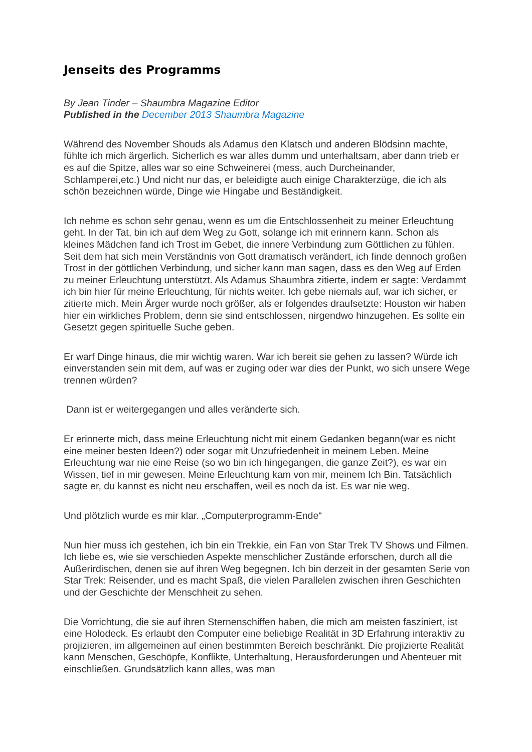Jenseits des Programms
By Jean Tinder – Shaumbra Magazine Editor
Published in the December 2013 Shaumbra Magazine
Während des November Shouds als Adamus den Klatsch und anderen Blödsinn machte, fühlte ich mich ärgerlich. Sicherlich es war alles dumm und unterhaltsam, aber dann trieb er es auf die Spitze, alles war so eine Schweinerei (mess, auch Durcheinander, Schlamperei,etc.) Und nicht nur das, er beleidigte auch einige Charakterzüge, die ich als schön bezeichnen würde, Dinge wie Hingabe und Beständigkeit.
Ich nehme es schon sehr genau, wenn es um die Entschlossenheit zu meiner Erleuchtung geht. In der Tat, bin ich auf dem Weg zu Gott, solange ich mit erinnern kann. Schon als kleines Mädchen fand ich Trost im Gebet, die innere Verbindung zum Göttlichen zu fühlen. Seit dem hat sich mein Verständnis von Gott dramatisch verändert, ich finde dennoch großen Trost in der göttlichen Verbindung, und sicher kann man sagen, dass es den Weg auf Erden zu meiner Erleuchtung unterstützt. Als Adamus Shaumbra zitierte, indem er sagte: Verdammt ich bin hier für meine Erleuchtung, für nichts weiter. Ich gebe niemals auf, war ich sicher, er zitierte mich. Mein Ärger wurde noch größer, als er folgendes draufsetzte: Houston wir haben hier ein wirkliches Problem, denn sie sind entschlossen, nirgendwo hinzugehen. Es sollte ein Gesetzt gegen spirituelle Suche geben.
Er warf Dinge hinaus, die mir wichtig waren. War ich bereit sie gehen zu lassen? Würde ich einverstanden sein mit dem, auf was er zuging oder war dies der Punkt, wo sich unsere Wege trennen würden?
Dann ist er weitergegangen und alles veränderte sich.
Er erinnerte mich, dass meine Erleuchtung nicht mit einem Gedanken begann(war es nicht eine meiner besten Ideen?) oder sogar mit Unzufriedenheit in meinem Leben. Meine Erleuchtung war nie eine Reise (so wo bin ich hingegangen, die ganze Zeit?), es war ein Wissen, tief in mir gewesen. Meine Erleuchtung kam von mir, meinem Ich Bin. Tatsächlich sagte er, du kannst es nicht neu erschaffen, weil es noch da ist. Es war nie weg.
Und plötzlich wurde es mir klar. „Computerprogramm-Ende“
Nun hier muss ich gestehen, ich bin ein Trekkie, ein Fan von Star Trek TV Shows und Filmen. Ich liebe es, wie sie verschieden Aspekte menschlicher Zustände erforschen, durch all die Außerirdischen, denen sie auf ihren Weg begegnen. Ich bin derzeit in der gesamten Serie von Star Trek: Reisender, und es macht Spaß, die vielen Parallelen zwischen ihren Geschichten und der Geschichte der Menschheit zu sehen.
Die Vorrichtung, die sie auf ihren Sternenschiffen haben, die mich am meisten fasziniert, ist eine Holodeck. Es erlaubt den Computer eine beliebige Realität in 3D Erfahrung interaktiv zu projizieren, im allgemeinen auf einen bestimmten Bereich beschränkt. Die projizierte Realität kann Menschen, Geschöpfe, Konflikte, Unterhaltung, Herausforderungen und Abenteuer mit einschließen. Grundsätzlich kann alles, was man